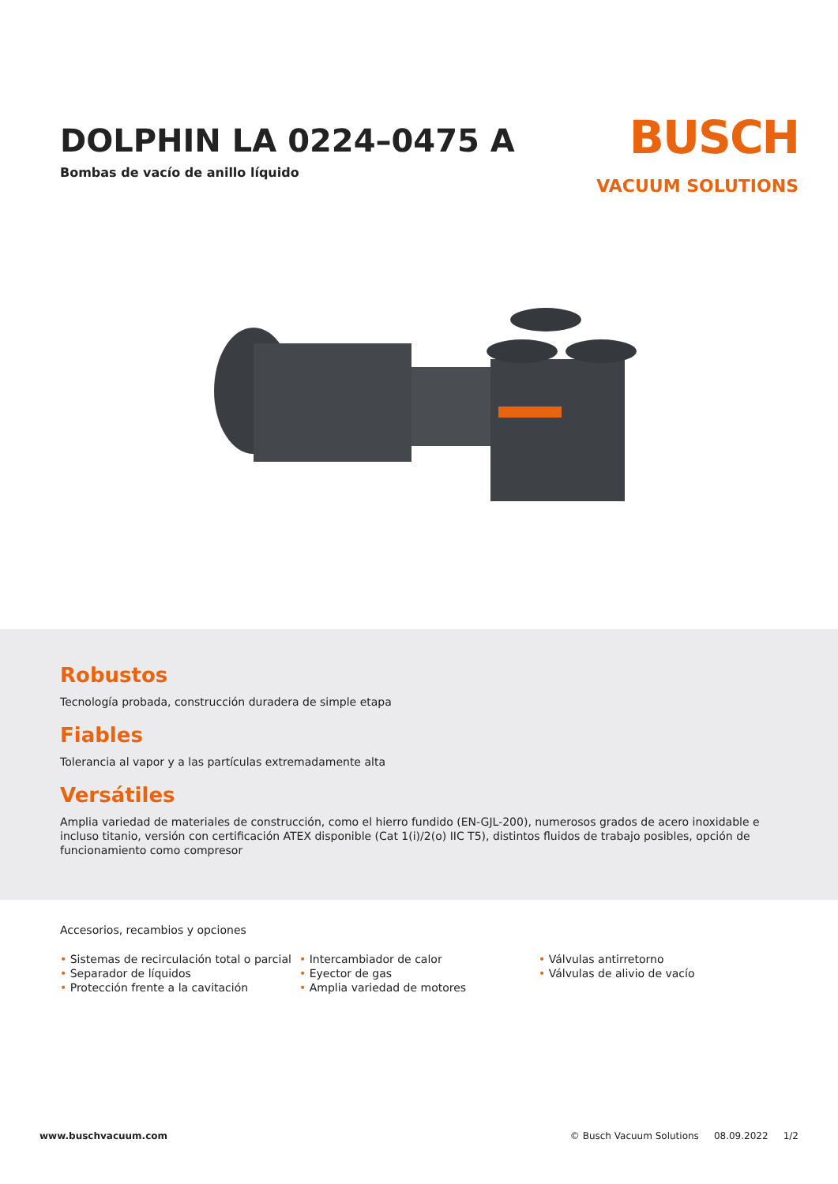DOLPHIN LA 0224–0475 A
Bombas de vacío de anillo líquido
BUSCH
VACUUM SOLUTIONS
Robustos
Tecnología probada, construcción duradera de simple etapa
Fiables
Tolerancia al vapor y a las partículas extremadamente alta
Versátiles
Amplia variedad de materiales de construcción, como el hierro fundido (EN-GJL-200), numerosos grados de acero inoxidable e incluso titanio, versión con certificación ATEX disponible (Cat 1(i)/2(o) IIC T5), distintos fluidos de trabajo posibles, opción de funcionamiento como compresor
Accesorios, recambios y opciones
• Sistemas de recirculación total o parcial
• Separador de líquidos
• Protección frente a la cavitación
• Intercambiador de calor
• Eyector de gas
• Amplia variedad de motores
• Válvulas antirretorno
• Válvulas de alivio de vacío
www.buschvacuum.com © Busch Vacuum Solutions 08.09.2022 1/2